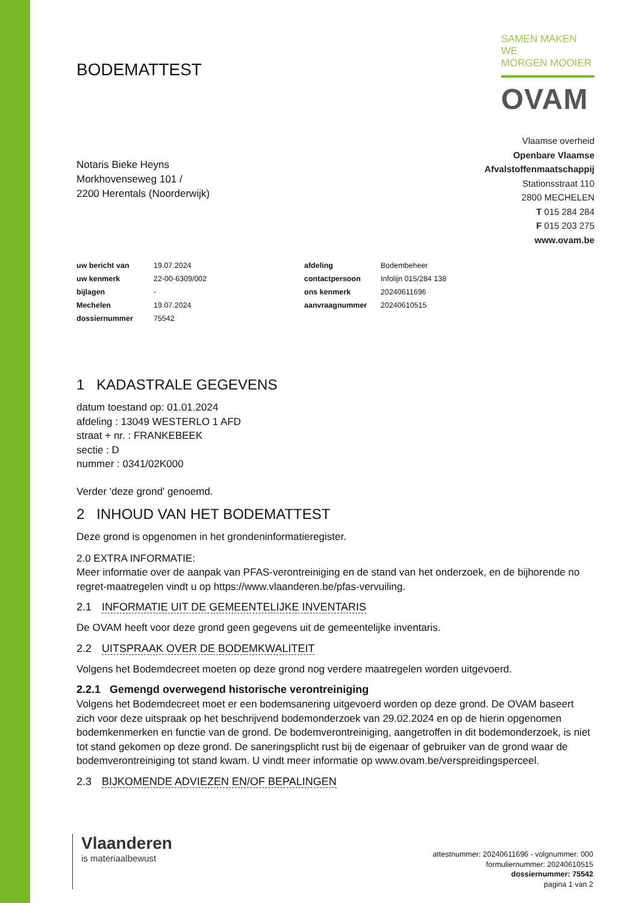BODEMATTEST
SAMEN MAKEN WE
MORGEN MOOIER
OVAM
Notaris Bieke Heyns
Morkhovenseweg 101 /
2200 Herentals (Noorderwijk)
Vlaamse overheid
Openbare Vlaamse
Afvalstoffenmaatschappij
Stationsstraat 110
2800 MECHELEN
T 015 284 284
F 015 203 275
www.ovam.be
| uw bericht van | 19.07.2024 | afdeling | Bodembeheer |
| uw kenmerk | 22-00-6309/002 | contactpersoon | Infolijn 015/284 138 |
| bijlagen | - | ons kenmerk | 20240611696 |
| Mechelen | 19.07.2024 | aanvraagnummer | 20240610515 |
| dossiernummer | 75542 | | |
1 KADASTRALE GEGEVENS
datum toestand op: 01.01.2024
afdeling : 13049 WESTERLO 1 AFD
straat + nr. : FRANKEBEEK
sectie : D
nummer : 0341/02K000
Verder 'deze grond' genoemd.
2 INHOUD VAN HET BODEMATTEST
Deze grond is opgenomen in het grondeninformatieregister.
2.0 EXTRA INFORMATIE:
Meer informatie over de aanpak van PFAS-verontreiniging en de stand van het onderzoek, en de bijhorende no regret-maatregelen vindt u op https://www.vlaanderen.be/pfas-vervuiling.
2.1 INFORMATIE UIT DE GEMEENTELIJKE INVENTARIS
De OVAM heeft voor deze grond geen gegevens uit de gemeentelijke inventaris.
2.2 UITSPRAAK OVER DE BODEMKWALITEIT
Volgens het Bodemdecreet moeten op deze grond nog verdere maatregelen worden uitgevoerd.
2.2.1 Gemengd overwegend historische verontreiniging
Volgens het Bodemdecreet moet er een bodemsanering uitgevoerd worden op deze grond. De OVAM baseert zich voor deze uitspraak op het beschrijvend bodemonderzoek van 29.02.2024 en op de hierin opgenomen bodemkenmerken en functie van de grond. De bodemverontreiniging, aangetroffen in dit bodemonderzoek, is niet tot stand gekomen op deze grond. De saneringsplicht rust bij de eigenaar of gebruiker van de grond waar de bodemverontreiniging tot stand kwam. U vindt meer informatie op www.ovam.be/verspreidingsperceel.
2.3 BIJKOMENDE ADVIEZEN EN/OF BEPALINGEN
Vlaanderen
is materiaalbewust
attestnummer: 20240611696 - volgnummer: 000
formuliernummer: 20240610515
dossiernummer: 75542
pagina 1 van 2